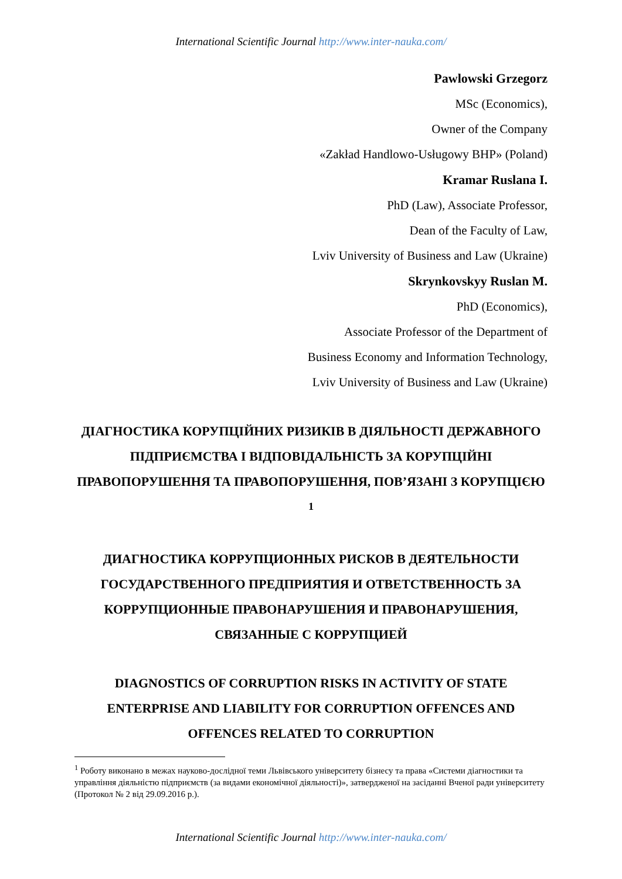International Scientific Journal http://www.inter-nauka.com/
Pawlowski Grzegorz
MSc (Economics),
Owner of the Company
«Zakład Handlowo-Usługowy BHP» (Poland)
Kramar Ruslana I.
PhD (Law), Associate Professor,
Dean of the Faculty of Law,
Lviv University of Business and Law (Ukraine)
Skrynkovskyy Ruslan M.
PhD (Economics),
Associate Professor of the Department of
Business Economy and Information Technology,
Lviv University of Business and Law (Ukraine)
ДІАГНОСТИКА КОРУПЦІЙНИХ РИЗИКІВ В ДІЯЛЬНОСТІ ДЕРЖАВНОГО ПІДПРИЄМСТВА І ВІДПОВІДАЛЬНІСТЬ ЗА КОРУПЦІЙНІ ПРАВОПОРУШЕННЯ ТА ПРАВОПОРУШЕННЯ, ПОВ’ЯЗАНІ З КОРУПЦІЄЮ <sup>1</sup>
ДИАГНОСТИКА КОРРУПЦИОННЫХ РИСКОВ В ДЕЯТЕЛЬНОСТИ ГОСУДАРСТВЕННОГО ПРЕДПРИЯТИЯ И ОТВЕТСТВЕННОСТЬ ЗА КОРРУПЦИОННЫЕ ПРАВОНАРУШЕНИЯ И ПРАВОНАРУШЕНИЯ, СВЯЗАННЫЕ С КОРРУПЦИЕЙ
DIAGNOSTICS OF CORRUPTION RISKS IN ACTIVITY OF STATE ENTERPRISE AND LIABILITY FOR CORRUPTION OFFENCES AND OFFENCES RELATED TO CORRUPTION
<sup>1</sup> Роботу виконано в межах науково-дослідної теми Львівського університету бізнесу та права «Системи діагностики та управління діяльністю підприємств (за видами економічної діяльності)», затвердженої на засіданні Вченої ради університету (Протокол № 2 від 29.09.2016 р.).
International Scientific Journal http://www.inter-nauka.com/